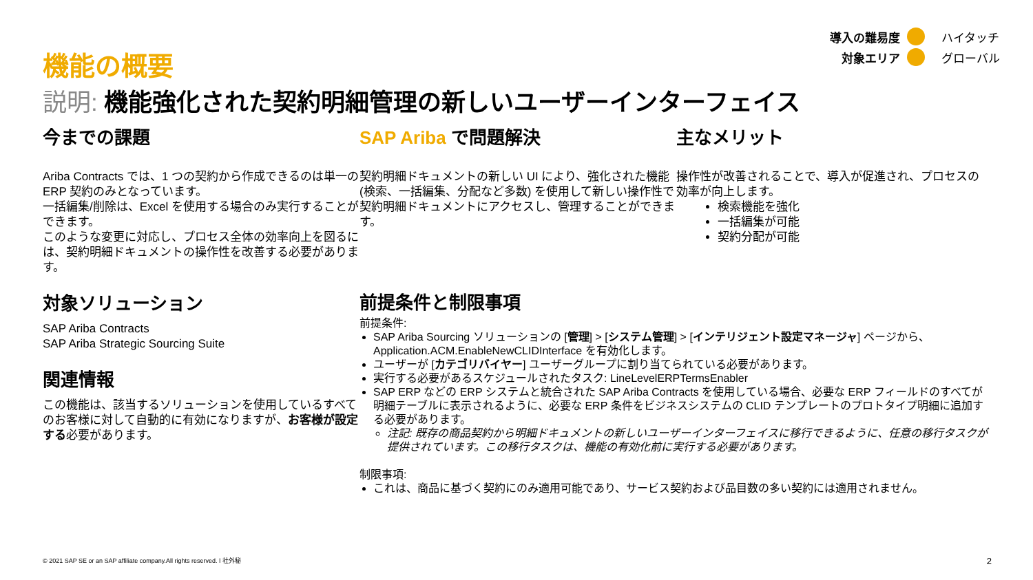導入の難易度 ハイタッチ 対象エリア グローバル
機能の概要
説明: 機能強化された契約明細管理の新しいユーザーインターフェイス
今までの課題
Ariba Contracts では、1 つの契約から作成できるのは単一の ERP 契約のみとなっています。
一括編集/削除は、Excel を使用する場合のみ実行することができます。
このような変更に対応し、プロセス全体の効率向上を図るには、契約明細ドキュメントの操作性を改善する必要があります。
SAP Ariba で問題解決
契約明細ドキュメントの新しい UI により、強化された機能 (検索、一括編集、分配など多数) を使用して新しい操作性で契約明細ドキュメントにアクセスし、管理することができます。
主なメリット
操作性が改善されることで、導入が促進され、プロセスの効率が向上します。
検索機能を強化
一括編集が可能
契約分配が可能
対象ソリューション
SAP Ariba Contracts
SAP Ariba Strategic Sourcing Suite
関連情報
この機能は、該当するソリューションを使用しているすべてのお客様に対して自動的に有効になりますが、お客様が設定する必要があります。
前提条件と制限事項
前提条件:
SAP Ariba Sourcing ソリューションの [管理] > [システム管理] > [インテリジェント設定マネージャ] ページから、Application.ACM.EnableNewCLIDInterface を有効化します。
ユーザーが [カテゴリバイヤー] ユーザーグループに割り当てられている必要があります。
実行する必要があるスケジュールされたタスク: LineLevelERPTermsEnabler
SAP ERP などの ERP システムと統合された SAP Ariba Contracts を使用している場合、必要な ERP フィールドのすべてが明細テーブルに表示されるように、必要な ERP 条件をビジネスシステムの CLID テンプレートのプロトタイプ明細に追加する必要があります。
注記: 既存の商品契約から明細ドキュメントの新しいユーザーインターフェイスに移行できるように、任意の移行タスクが提供されています。この移行タスクは、機能の有効化前に実行する必要があります。
制限事項:
これは、商品に基づく契約にのみ適用可能であり、サービス契約および品目数の多い契約には適用されません。
© 2021 SAP SE or an SAP affiliate company.All rights reserved. ǀ 社外秘 2